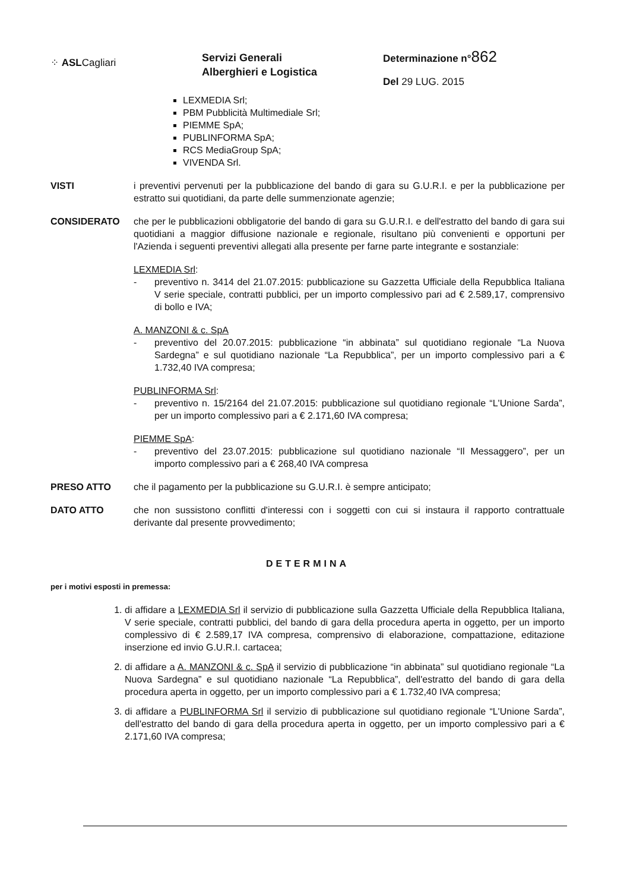⁘ ASLCagliari
Servizi Generali
Alberghieri e Logistica
Determinazione n°862
Del 29 LUG. 2015
LEXMEDIA Srl;
PBM Pubblicità Multimediale Srl;
PIEMME SpA;
PUBLINFORMA SpA;
RCS MediaGroup SpA;
VIVENDA Srl.
VISTI i preventivi pervenuti per la pubblicazione del bando di gara su G.U.R.I. e per la pubblicazione per estratto sui quotidiani, da parte delle summenzionate agenzie;
CONSIDERATO che per le pubblicazioni obbligatorie del bando di gara su G.U.R.I. e dell'estratto del bando di gara sui quotidiani a maggior diffusione nazionale e regionale, risultano più convenienti e opportuni per l'Azienda i seguenti preventivi allegati alla presente per farne parte integrante e sostanziale:
LEXMEDIA Srl:
- preventivo n. 3414 del 21.07.2015: pubblicazione su Gazzetta Ufficiale della Repubblica Italiana V serie speciale, contratti pubblici, per un importo complessivo pari ad € 2.589,17, comprensivo di bollo e IVA;
A. MANZONI & c. SpA
- preventivo del 20.07.2015: pubblicazione “in abbinata” sul quotidiano regionale “La Nuova Sardegna” e sul quotidiano nazionale “La Repubblica”, per un importo complessivo pari a € 1.732,40 IVA compresa;
PUBLINFORMA Srl:
- preventivo n. 15/2164 del 21.07.2015: pubblicazione sul quotidiano regionale “L'Unione Sarda”, per un importo complessivo pari a € 2.171,60 IVA compresa;
PIEMME SpA:
- preventivo del 23.07.2015: pubblicazione sul quotidiano nazionale “Il Messaggero”, per un importo complessivo pari a € 268,40 IVA compresa
PRESO ATTO che il pagamento per la pubblicazione su G.U.R.I. è sempre anticipato;
DATO ATTO che non sussistono conflitti d'interessi con i soggetti con cui si instaura il rapporto contrattuale derivante dal presente provvedimento;
DETERMINA
per i motivi esposti in premessa:
1. di affidare a LEXMEDIA Srl il servizio di pubblicazione sulla Gazzetta Ufficiale della Repubblica Italiana, V serie speciale, contratti pubblici, del bando di gara della procedura aperta in oggetto, per un importo complessivo di € 2.589,17 IVA compresa, comprensivo di elaborazione, compattazione, editazione inserzione ed invio G.U.R.I. cartacea;
2. di affidare a A. MANZONI & c. SpA il servizio di pubblicazione “in abbinata” sul quotidiano regionale “La Nuova Sardegna” e sul quotidiano nazionale “La Repubblica”, dell'estratto del bando di gara della procedura aperta in oggetto, per un importo complessivo pari a € 1.732,40 IVA compresa;
3. di affidare a PUBLINFORMA Srl il servizio di pubblicazione sul quotidiano regionale “L'Unione Sarda”, dell'estratto del bando di gara della procedura aperta in oggetto, per un importo complessivo pari a € 2.171,60 IVA compresa;